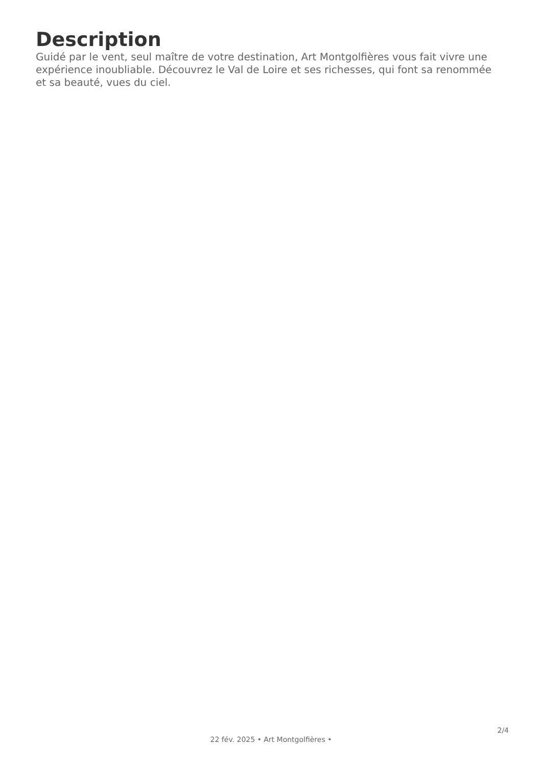Description
Guidé par le vent, seul maître de votre destination, Art Montgolfières vous fait vivre une expérience inoubliable. Découvrez le Val de Loire et ses richesses, qui font sa renommée et sa beauté, vues du ciel.
2/4
22 fév. 2025 • Art Montgolfières •